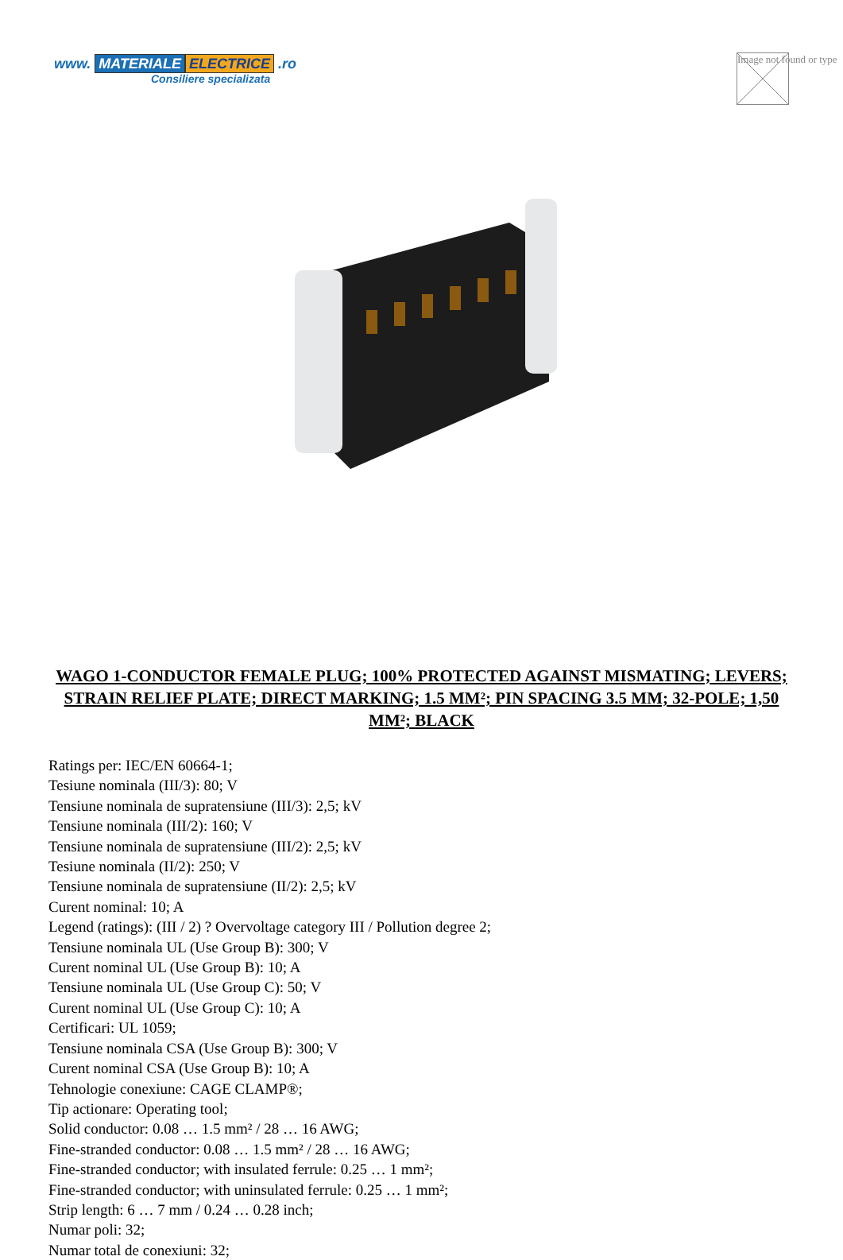www. MATERIALE ELECTRICE .ro
Consiliere specializata
Image not found or type
WAGO 1-CONDUCTOR FEMALE PLUG; 100% PROTECTED AGAINST MISMATING; LEVERS; STRAIN RELIEF PLATE; DIRECT MARKING; 1.5 MM²; PIN SPACING 3.5 MM; 32-POLE; 1,50 MM²; BLACK
Ratings per: IEC/EN 60664-1;
Tesiune nominala (III/3): 80; V
Tensiune nominala de supratensiune (III/3): 2,5; kV
Tensiune nominala (III/2): 160; V
Tensiune nominala de supratensiune (III/2): 2,5; kV
Tesiune nominala (II/2): 250; V
Tensiune nominala de supratensiune (II/2): 2,5; kV
Curent nominal: 10; A
Legend (ratings): (III / 2) ? Overvoltage category III / Pollution degree 2;
Tensiune nominala UL (Use Group B): 300; V
Curent nominal UL (Use Group B): 10; A
Tensiune nominala UL (Use Group C): 50; V
Curent nominal UL (Use Group C): 10; A
Certificari: UL 1059;
Tensiune nominala CSA (Use Group B): 300; V
Curent nominal CSA (Use Group B): 10; A
Tehnologie conexiune: CAGE CLAMP®;
Tip actionare: Operating tool;
Solid conductor: 0.08 … 1.5 mm² / 28 … 16 AWG;
Fine-stranded conductor: 0.08 … 1.5 mm² / 28 … 16 AWG;
Fine-stranded conductor; with insulated ferrule: 0.25 … 1 mm²;
Fine-stranded conductor; with uninsulated ferrule: 0.25 … 1 mm²;
Strip length: 6 … 7 mm / 0.24 … 0.28 inch;
Numar poli: 32;
Numar total de conexiuni: 32;